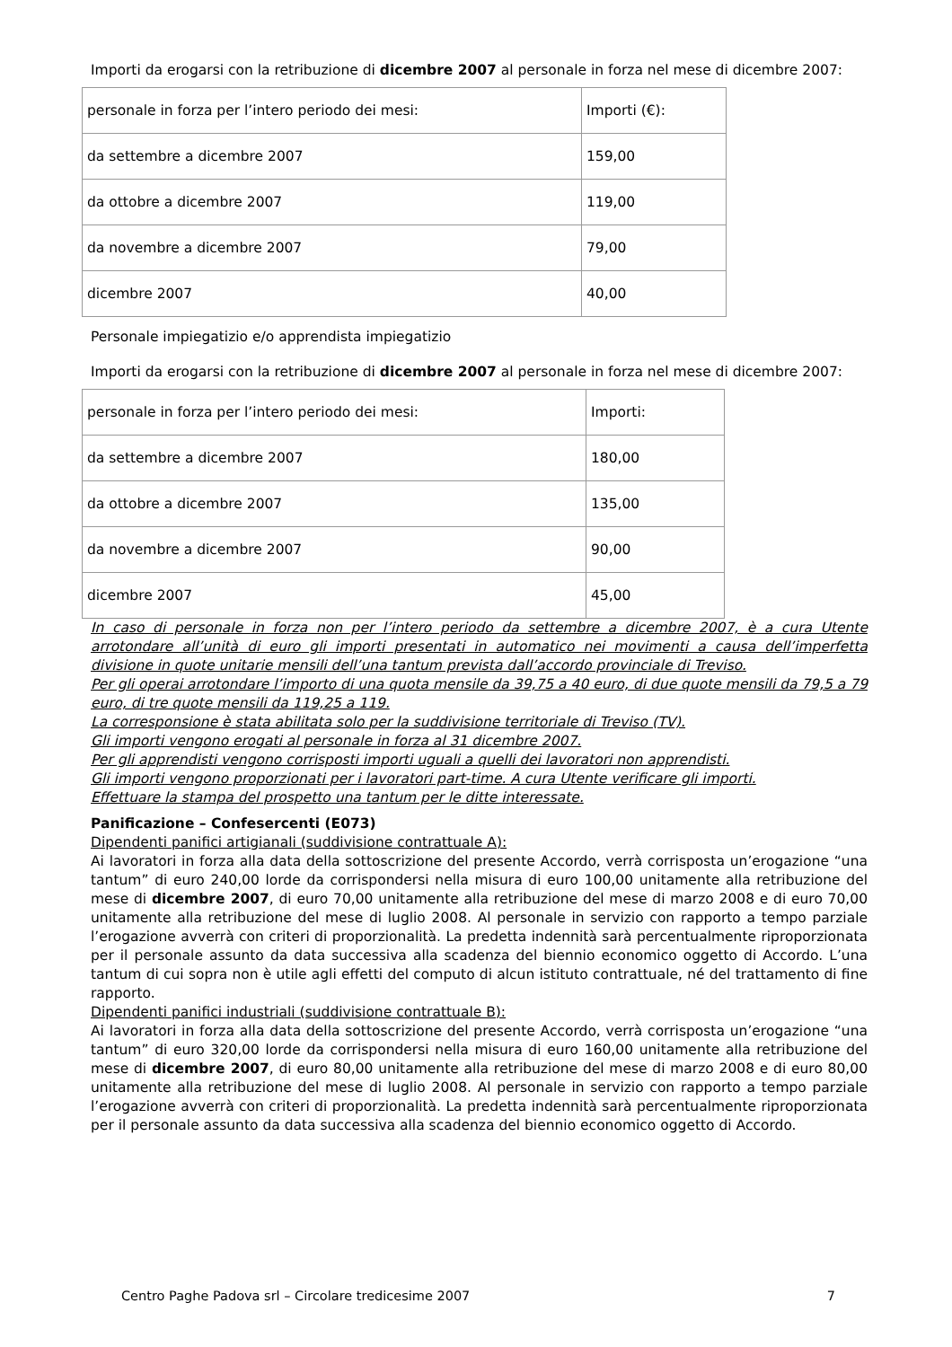Importi da erogarsi con la retribuzione di dicembre 2007 al personale in forza nel mese di dicembre 2007:
| personale in forza per l’intero periodo dei mesi: | Importi (€): |
| da settembre a dicembre 2007 | 159,00 |
| da ottobre a dicembre 2007 | 119,00 |
| da novembre a dicembre 2007 | 79,00 |
| dicembre 2007 | 40,00 |
Personale impiegatizio e/o apprendista impiegatizio
Importi da erogarsi con la retribuzione di dicembre 2007 al personale in forza nel mese di dicembre 2007:
| personale in forza per l’intero periodo dei mesi: | Importi: |
| da settembre a dicembre 2007 | 180,00 |
| da ottobre a dicembre 2007 | 135,00 |
| da novembre a dicembre 2007 | 90,00 |
| dicembre 2007 | 45,00 |
In caso di personale in forza non per l’intero periodo da settembre a dicembre 2007, è a cura Utente arrotondare all’unità di euro gli importi presentati in automatico nei movimenti a causa dell’imperfetta divisione in quote unitarie mensili dell’una tantum prevista dall’accordo provinciale di Treviso.
Per gli operai arrotondare l’importo di una quota mensile da 39,75 a 40 euro, di due quote mensili da 79,5 a 79 euro, di tre quote mensili da 119,25 a 119.
La corresponsione è stata abilitata solo per la suddivisione territoriale di Treviso (TV).
Gli importi vengono erogati al personale in forza al 31 dicembre 2007.
Per gli apprendisti vengono corrisposti importi uguali a quelli dei lavoratori non apprendisti.
Gli importi vengono proporzionati per i lavoratori part-time. A cura Utente verificare gli importi.
Effettuare la stampa del prospetto una tantum per le ditte interessate.
Panificazione – Confesercenti (E073)
Dipendenti panifici artigianali (suddivisione contrattuale A):
Ai lavoratori in forza alla data della sottoscrizione del presente Accordo, verrà corrisposta un’erogazione “una tantum” di euro 240,00 lorde da corrispondersi nella misura di euro 100,00 unitamente alla retribuzione del mese di dicembre 2007, di euro 70,00 unitamente alla retribuzione del mese di marzo 2008 e di euro 70,00 unitamente alla retribuzione del mese di luglio 2008. Al personale in servizio con rapporto a tempo parziale l’erogazione avverrà con criteri di proporzionalità. La predetta indennità sarà percentualmente riproporzionata per il personale assunto da data successiva alla scadenza del biennio economico oggetto di Accordo. L’una tantum di cui sopra non è utile agli effetti del computo di alcun istituto contrattuale, né del trattamento di fine rapporto.
Dipendenti panifici industriali (suddivisione contrattuale B):
Ai lavoratori in forza alla data della sottoscrizione del presente Accordo, verrà corrisposta un’erogazione “una tantum” di euro 320,00 lorde da corrispondersi nella misura di euro 160,00 unitamente alla retribuzione del mese di dicembre 2007, di euro 80,00 unitamente alla retribuzione del mese di marzo 2008 e di euro 80,00 unitamente alla retribuzione del mese di luglio 2008. Al personale in servizio con rapporto a tempo parziale l’erogazione avverrà con criteri di proporzionalità. La predetta indennità sarà percentualmente riproporzionata per il personale assunto da data successiva alla scadenza del biennio economico oggetto di Accordo.
Centro Paghe Padova srl – Circolare tredicesime 2007 7